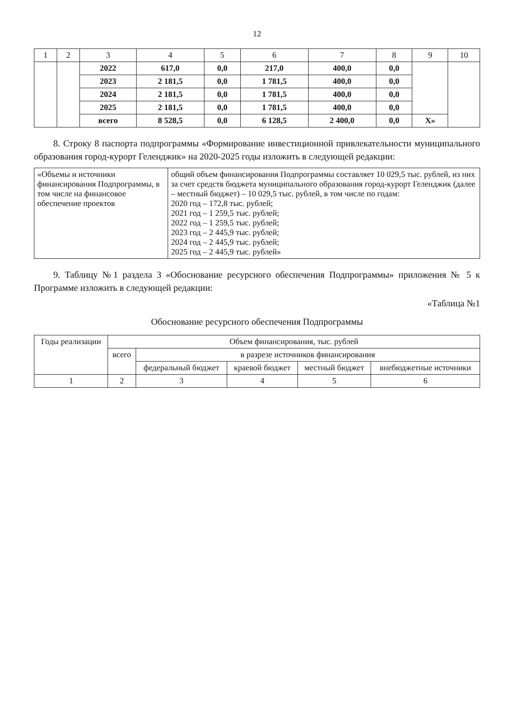12
| 1 | 2 | 3 | 4 | 5 | 6 | 7 | 8 | 9 | 10 |
| --- | --- | --- | --- | --- | --- | --- | --- | --- | --- |
| | | 2022 | 617,0 | 0,0 | 217,0 | 400,0 | 0,0 | | |
| | | 2023 | 2 181,5 | 0,0 | 1 781,5 | 400,0 | 0,0 | | |
| | | 2024 | 2 181,5 | 0,0 | 1 781,5 | 400,0 | 0,0 | | |
| | | 2025 | 2 181,5 | 0,0 | 1 781,5 | 400,0 | 0,0 | | |
| | | всего | 8 528,5 | 0,0 | 6 128,5 | 2 400,0 | 0,0 | Х» | |
8. Строку 8 паспорта подпрограммы «Формирование инвестиционной привлекательности муниципального образования город-курорт Геленджик» на 2020-2025 годы изложить в следующей редакции:
| «Объемы и источники финансирования Подпрограммы, в том числе на финансовое обеспечение проектов | общий объем финансирования Подпрограммы составляет 10 029,5 тыс. рублей, из них за счет средств бюджета муниципального образования город-курорт Геленджик (далее – местный бюджет) – 10 029,5 тыс. рублей, в том числе по годам: 2020 год – 172,8 тыс. рублей; 2021 год – 1 259,5 тыс. рублей; 2022 год – 1 259,5 тыс. рублей; 2023 год – 2 445,9 тыс. рублей; 2024 год – 2 445,9 тыс. рублей; 2025 год – 2 445,9 тыс. рублей» |
9. Таблицу №1 раздела 3 «Обоснование ресурсного обеспечения Подпрограммы» приложения № 5 к Программе изложить в следующей редакции:
«Таблица №1
Обоснование ресурсного обеспечения Подпрограммы
| Годы реализации | Объем финансирования, тыс. рублей | | | | |
| --- | --- | --- | --- | --- | --- |
| | всего | в разрезе источников финансирования | | | |
| | | федеральный бюджет | краевой бюджет | местный бюджет | внебюджетные источники |
| 1 | 2 | 3 | 4 | 5 | 6 |